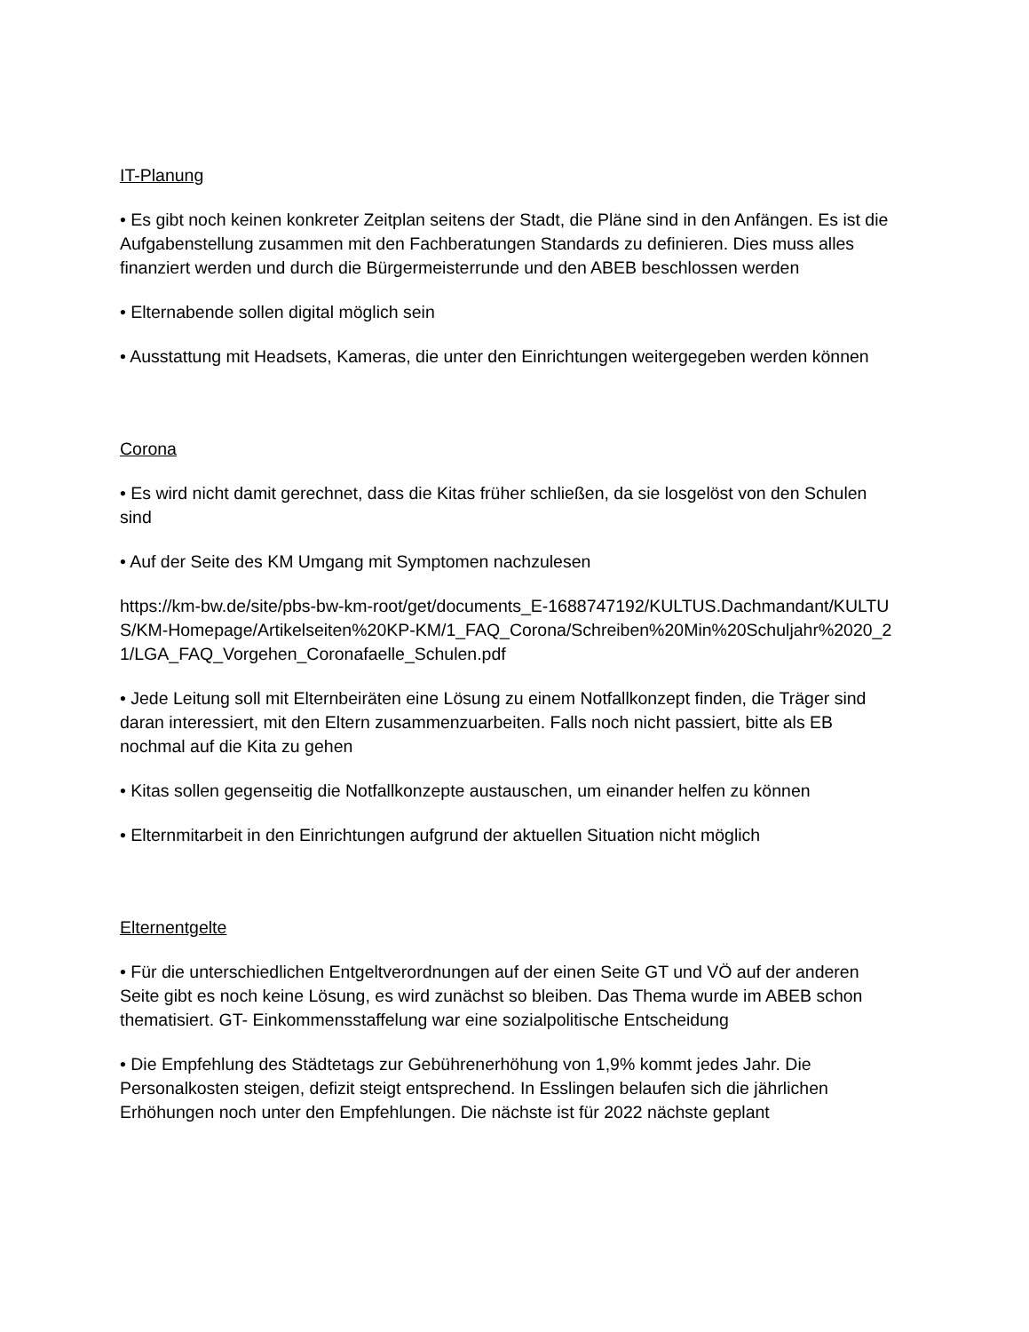IT-Planung
• Es gibt noch keinen konkreter Zeitplan seitens der Stadt, die Pläne sind in den Anfängen. Es ist die Aufgabenstellung zusammen mit den Fachberatungen Standards zu definieren. Dies muss alles finanziert werden und durch die Bürgermeisterrunde und den ABEB beschlossen werden
• Elternabende sollen digital möglich sein
• Ausstattung mit Headsets, Kameras, die unter den Einrichtungen weitergegeben werden können
Corona
• Es wird nicht damit gerechnet, dass die Kitas früher schließen, da sie losgelöst von den Schulen sind
• Auf der Seite des KM Umgang mit Symptomen nachzulesen
https://km-bw.de/site/pbs-bw-km-root/get/documents_E-1688747192/KULTUS.Dachmandant/KULTUS/KM-Homepage/Artikelseiten%20KP-KM/1_FAQ_Corona/Schreiben%20Min%20Schuljahr%2020_21/LGA_FAQ_Vorgehen_Coronafaelle_Schulen.pdf
• Jede Leitung soll mit Elternbeiräten eine Lösung zu einem Notfallkonzept finden, die Träger sind daran interessiert, mit den Eltern zusammenzuarbeiten. Falls noch nicht passiert, bitte als EB nochmal auf die Kita zu gehen
• Kitas sollen gegenseitig die Notfallkonzepte austauschen, um einander helfen zu können
• Elternmitarbeit in den Einrichtungen aufgrund der aktuellen Situation nicht möglich
Elternentgelte
• Für die unterschiedlichen Entgeltverordnungen auf der einen Seite GT und VÖ auf der anderen Seite gibt es noch keine Lösung, es wird zunächst so bleiben. Das Thema wurde im ABEB schon thematisiert. GT- Einkommensstaffelung war eine sozialpolitische Entscheidung
• Die Empfehlung des Städtetags zur Gebührenerhöhung von 1,9% kommt jedes Jahr. Die Personalkosten steigen, defizit steigt entsprechend. In Esslingen belaufen sich die jährlichen Erhöhungen noch unter den Empfehlungen. Die nächste ist für 2022 nächste geplant